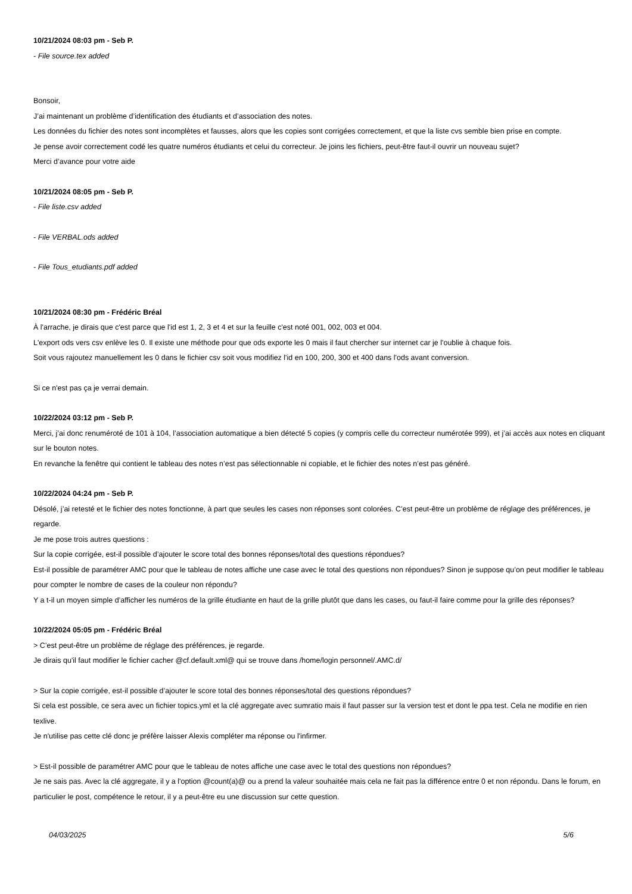10/21/2024 08:03 pm - Seb P.
- File source.tex added
Bonsoir,
J’ai maintenant un problème d’identification des étudiants et d’association des notes.
Les données du fichier des notes sont incomplètes et fausses, alors que les copies sont corrigées correctement, et que la liste cvs semble bien prise en compte.
Je pense avoir correctement codé les quatre numéros étudiants et celui du correcteur. Je joins les fichiers, peut-être faut-il ouvrir un nouveau sujet?
Merci d’avance pour votre aide
10/21/2024 08:05 pm - Seb P.
- File liste.csv added
- File VERBAL.ods added
- File Tous_etudiants.pdf added
10/21/2024 08:30 pm - Frédéric Bréal
À l'arrache, je dirais que c'est parce que l'id est 1, 2, 3 et 4 et sur la feuille c'est noté 001, 002, 003 et 004.
L'export ods vers csv enlève les 0. Il existe une méthode pour que ods exporte les 0 mais il faut chercher sur internet car je l'oublie à chaque fois.
Soit vous rajoutez manuellement les 0 dans le fichier csv soit vous modifiez l'id en 100, 200, 300 et 400 dans l'ods avant conversion.
Si ce n'est pas ça je verrai demain.
10/22/2024 03:12 pm - Seb P.
Merci, j’ai donc renuméroté de 101 à 104, l’association automatique a bien détecté 5 copies (y compris celle du correcteur numérotée 999), et j’ai accès aux notes en cliquant sur le bouton notes.
En revanche la fenêtre qui contient le tableau des notes n’est pas sélectionnable ni copiable, et le fichier des notes n’est pas généré.
10/22/2024 04:24 pm - Seb P.
Désolé, j’ai retesté et le fichier des notes fonctionne, à part que seules les cases non réponses sont colorées. C’est peut-être un problème de réglage des préférences, je regarde.
Je me pose trois autres questions :
Sur la copie corrigée, est-il possible d’ajouter le score total des bonnes réponses/total des questions répondues?
Est-il possible de paramétrer AMC pour que le tableau de notes affiche une case avec le total des questions non répondues? Sinon je suppose qu’on peut modifier le tableau pour compter le nombre de cases de la couleur non répondu?
Y a t-il un moyen simple d’afficher les numéros de la grille étudiante en haut de la grille plutôt que dans les cases, ou faut-il faire comme pour la grille des réponses?
10/22/2024 05:05 pm - Frédéric Bréal
> C’est peut-être un problème de réglage des préférences, je regarde.
Je dirais qu'il faut modifier le fichier cacher @cf.default.xml@ qui se trouve dans /home/login personnel/.AMC.d/
> Sur la copie corrigée, est-il possible d’ajouter le score total des bonnes réponses/total des questions répondues?
Si cela est possible, ce sera avec un fichier topics.yml et la clé aggregate avec sumratio mais il faut passer sur la version test et dont le ppa test. Cela ne modifie en rien texlive.
Je n'utilise pas cette clé donc je préfère laisser Alexis compléter ma réponse ou l'infirmer.
> Est-il possible de paramétrer AMC pour que le tableau de notes affiche une case avec le total des questions non répondues?
Je ne sais pas. Avec la clé aggregate, il y a l'option @count(a)@ ou a prend la valeur souhaitée mais cela ne fait pas la différence entre 0 et non répondu. Dans le forum, en particulier le post, compétence le retour, il y a peut-être eu une discussion sur cette question.
04/03/2025 5/6